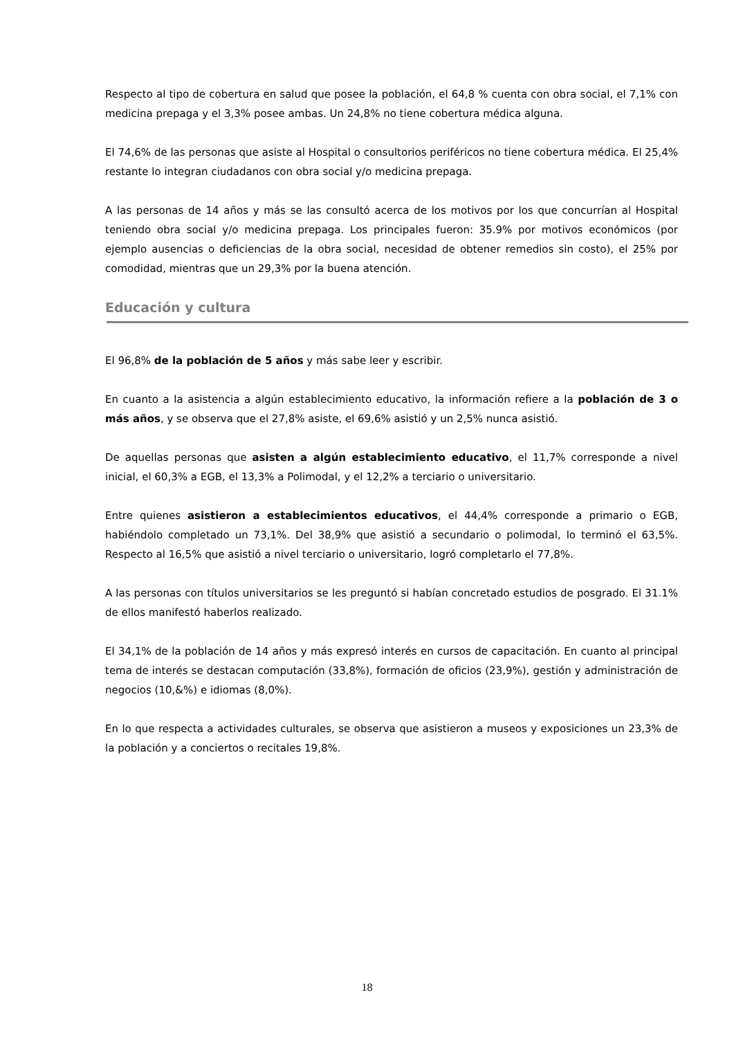Respecto al tipo de cobertura en salud que posee la población, el 64,8 % cuenta con obra social, el 7,1% con medicina prepaga y el 3,3% posee ambas. Un 24,8% no tiene cobertura médica alguna.
El 74,6% de las personas que asiste al Hospital o consultorios periféricos no tiene cobertura médica. El 25,4% restante lo integran ciudadanos con obra social y/o medicina prepaga.
A las personas de 14 años y más se las consultó acerca de los motivos por los que concurrían al Hospital teniendo obra social y/o medicina prepaga. Los principales fueron: 35.9% por motivos económicos (por ejemplo ausencias o deficiencias de la obra social, necesidad de obtener remedios sin costo), el 25% por comodidad, mientras que un 29,3% por la buena atención.
Educación y cultura
El 96,8% de la población de 5 años y más sabe leer y escribir.
En cuanto a la asistencia a algún establecimiento educativo, la información refiere a la población de 3 o más años, y se observa que el 27,8% asiste, el 69,6% asistió y un 2,5% nunca asistió.
De aquellas personas que asisten a algún establecimiento educativo, el 11,7% corresponde a nivel inicial, el 60,3% a EGB, el 13,3% a Polimodal, y el 12,2% a terciario o universitario.
Entre quienes asistieron a establecimientos educativos, el 44,4% corresponde a primario o EGB, habiéndolo completado un 73,1%. Del 38,9% que asistió a secundario o polimodal, lo terminó el 63,5%. Respecto al 16,5% que asistió a nivel terciario o universitario, logró completarlo el 77,8%.
A las personas con títulos universitarios se les preguntó si habían concretado estudios de posgrado. El 31.1% de ellos manifestó haberlos realizado.
El 34,1% de la población de 14 años y más expresó interés en cursos de capacitación. En cuanto al principal tema de interés se destacan computación (33,8%), formación de oficios (23,9%), gestión y administración de negocios (10,&%) e idiomas (8,0%).
En lo que respecta a actividades culturales, se observa que asistieron a museos y exposiciones un 23,3% de la población y a conciertos o recitales 19,8%.
18